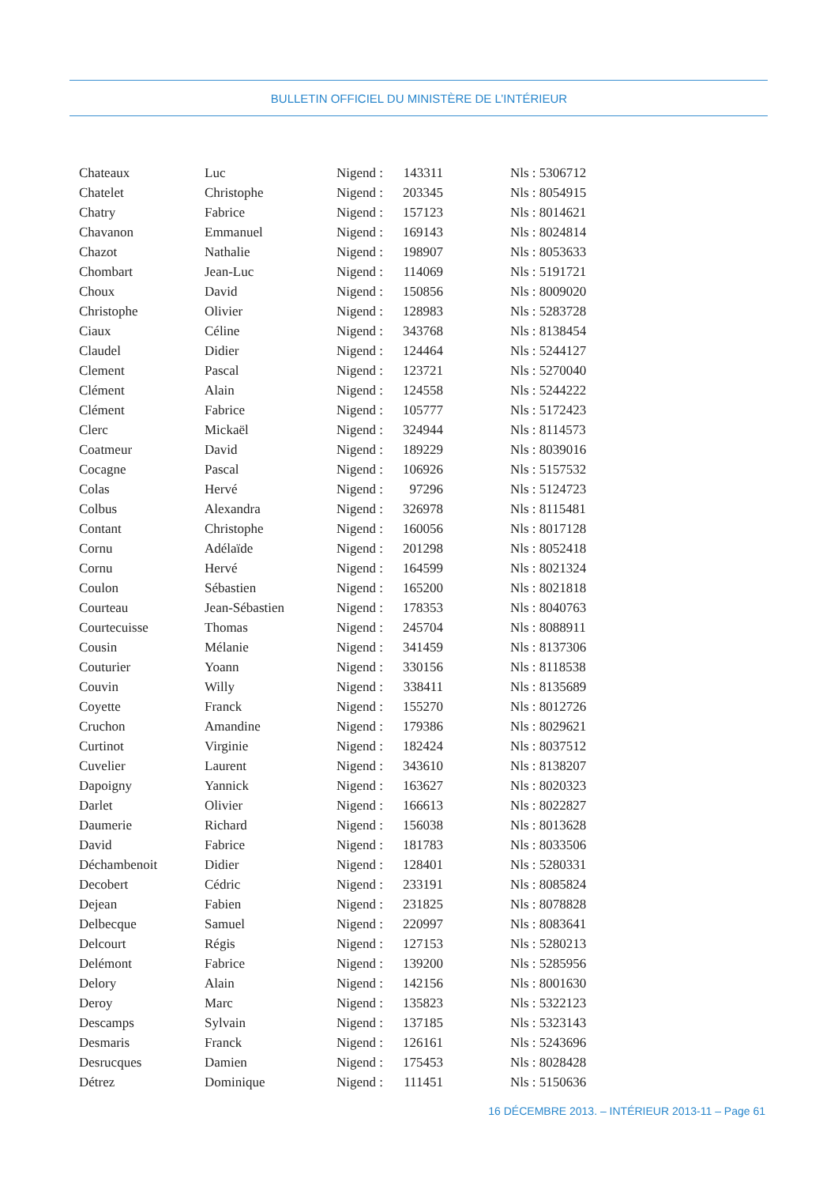BULLETIN OFFICIEL DU MINISTÈRE DE L’INTÉRIEUR
| Chateaux | Luc | Nigend : | 143311 | Nls : 5306712 |
| Chatelet | Christophe | Nigend : | 203345 | Nls : 8054915 |
| Chatry | Fabrice | Nigend : | 157123 | Nls : 8014621 |
| Chavanon | Emmanuel | Nigend : | 169143 | Nls : 8024814 |
| Chazot | Nathalie | Nigend : | 198907 | Nls : 8053633 |
| Chombart | Jean-Luc | Nigend : | 114069 | Nls : 5191721 |
| Choux | David | Nigend : | 150856 | Nls : 8009020 |
| Christophe | Olivier | Nigend : | 128983 | Nls : 5283728 |
| Ciaux | Céline | Nigend : | 343768 | Nls : 8138454 |
| Claudel | Didier | Nigend : | 124464 | Nls : 5244127 |
| Clement | Pascal | Nigend : | 123721 | Nls : 5270040 |
| Clément | Alain | Nigend : | 124558 | Nls : 5244222 |
| Clément | Fabrice | Nigend : | 105777 | Nls : 5172423 |
| Clerc | Mickaël | Nigend : | 324944 | Nls : 8114573 |
| Coatmeur | David | Nigend : | 189229 | Nls : 8039016 |
| Cocagne | Pascal | Nigend : | 106926 | Nls : 5157532 |
| Colas | Hervé | Nigend : | 97296 | Nls : 5124723 |
| Colbus | Alexandra | Nigend : | 326978 | Nls : 8115481 |
| Contant | Christophe | Nigend : | 160056 | Nls : 8017128 |
| Cornu | Adélaïde | Nigend : | 201298 | Nls : 8052418 |
| Cornu | Hervé | Nigend : | 164599 | Nls : 8021324 |
| Coulon | Sébastien | Nigend : | 165200 | Nls : 8021818 |
| Courteau | Jean-Sébastien | Nigend : | 178353 | Nls : 8040763 |
| Courtecuisse | Thomas | Nigend : | 245704 | Nls : 8088911 |
| Cousin | Mélanie | Nigend : | 341459 | Nls : 8137306 |
| Couturier | Yoann | Nigend : | 330156 | Nls : 8118538 |
| Couvin | Willy | Nigend : | 338411 | Nls : 8135689 |
| Coyette | Franck | Nigend : | 155270 | Nls : 8012726 |
| Cruchon | Amandine | Nigend : | 179386 | Nls : 8029621 |
| Curtinot | Virginie | Nigend : | 182424 | Nls : 8037512 |
| Cuvelier | Laurent | Nigend : | 343610 | Nls : 8138207 |
| Dapoigny | Yannick | Nigend : | 163627 | Nls : 8020323 |
| Darlet | Olivier | Nigend : | 166613 | Nls : 8022827 |
| Daumerie | Richard | Nigend : | 156038 | Nls : 8013628 |
| David | Fabrice | Nigend : | 181783 | Nls : 8033506 |
| Déchambenoit | Didier | Nigend : | 128401 | Nls : 5280331 |
| Decobert | Cédric | Nigend : | 233191 | Nls : 8085824 |
| Dejean | Fabien | Nigend : | 231825 | Nls : 8078828 |
| Delbecque | Samuel | Nigend : | 220997 | Nls : 8083641 |
| Delcourt | Régis | Nigend : | 127153 | Nls : 5280213 |
| Delémont | Fabrice | Nigend : | 139200 | Nls : 5285956 |
| Delory | Alain | Nigend : | 142156 | Nls : 8001630 |
| Deroy | Marc | Nigend : | 135823 | Nls : 5322123 |
| Descamps | Sylvain | Nigend : | 137185 | Nls : 5323143 |
| Desmaris | Franck | Nigend : | 126161 | Nls : 5243696 |
| Desrucques | Damien | Nigend : | 175453 | Nls : 8028428 |
| Détrez | Dominique | Nigend : | 111451 | Nls : 5150636 |
16 DÉCEMBRE 2013. – INTÉRIEUR 2013-11 – Page 61